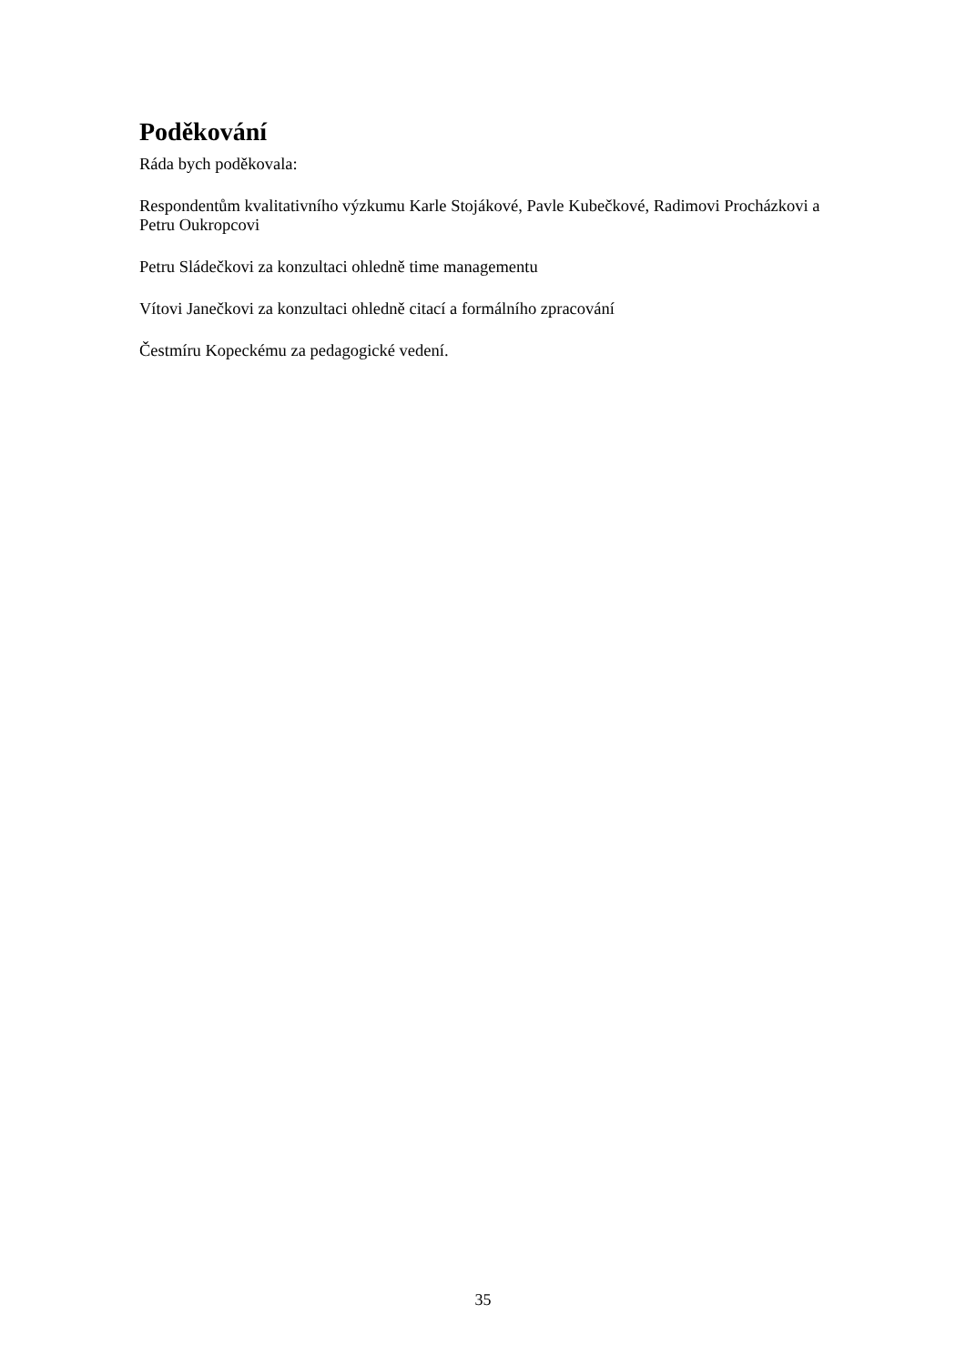Poděkování
Ráda bych poděkovala:
Respondentům kvalitativního výzkumu Karle Stojákové, Pavle Kubečkové, Radimovi Procházkovi a Petru Oukropcovi
Petru Sládečkovi za konzultaci ohledně time managementu
Vítovi Janečkovi za konzultaci ohledně citací a formálního zpracování
Čestmíru Kopeckému za pedagogické vedení.
35